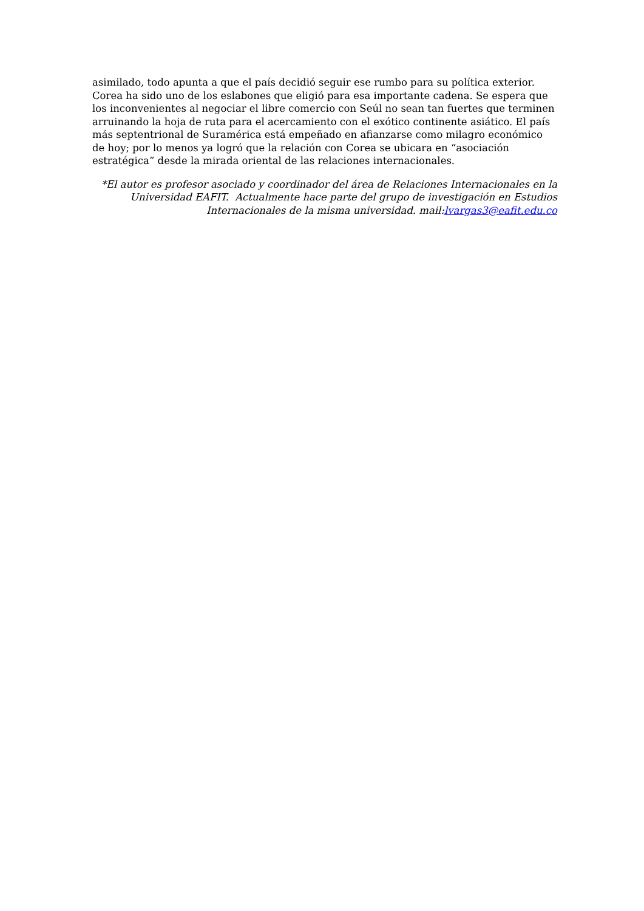asimilado, todo apunta a que el país decidió seguir ese rumbo para su política exterior. Corea ha sido uno de los eslabones que eligió para esa importante cadena. Se espera que los inconvenientes al negociar el libre comercio con Seúl no sean tan fuertes que terminen arruinando la hoja de ruta para el acercamiento con el exótico continente asiático. El país más septentrional de Suramérica está empeñado en afianzarse como milagro económico de hoy; por lo menos ya logró que la relación con Corea se ubicara en “asociación estratégica” desde la mirada oriental de las relaciones internacionales.
*El autor es profesor asociado y coordinador del área de Relaciones Internacionales en la Universidad EAFIT. Actualmente hace parte del grupo de investigación en Estudios Internacionales de la misma universidad. mail:lvargas3@eafit.edu.co